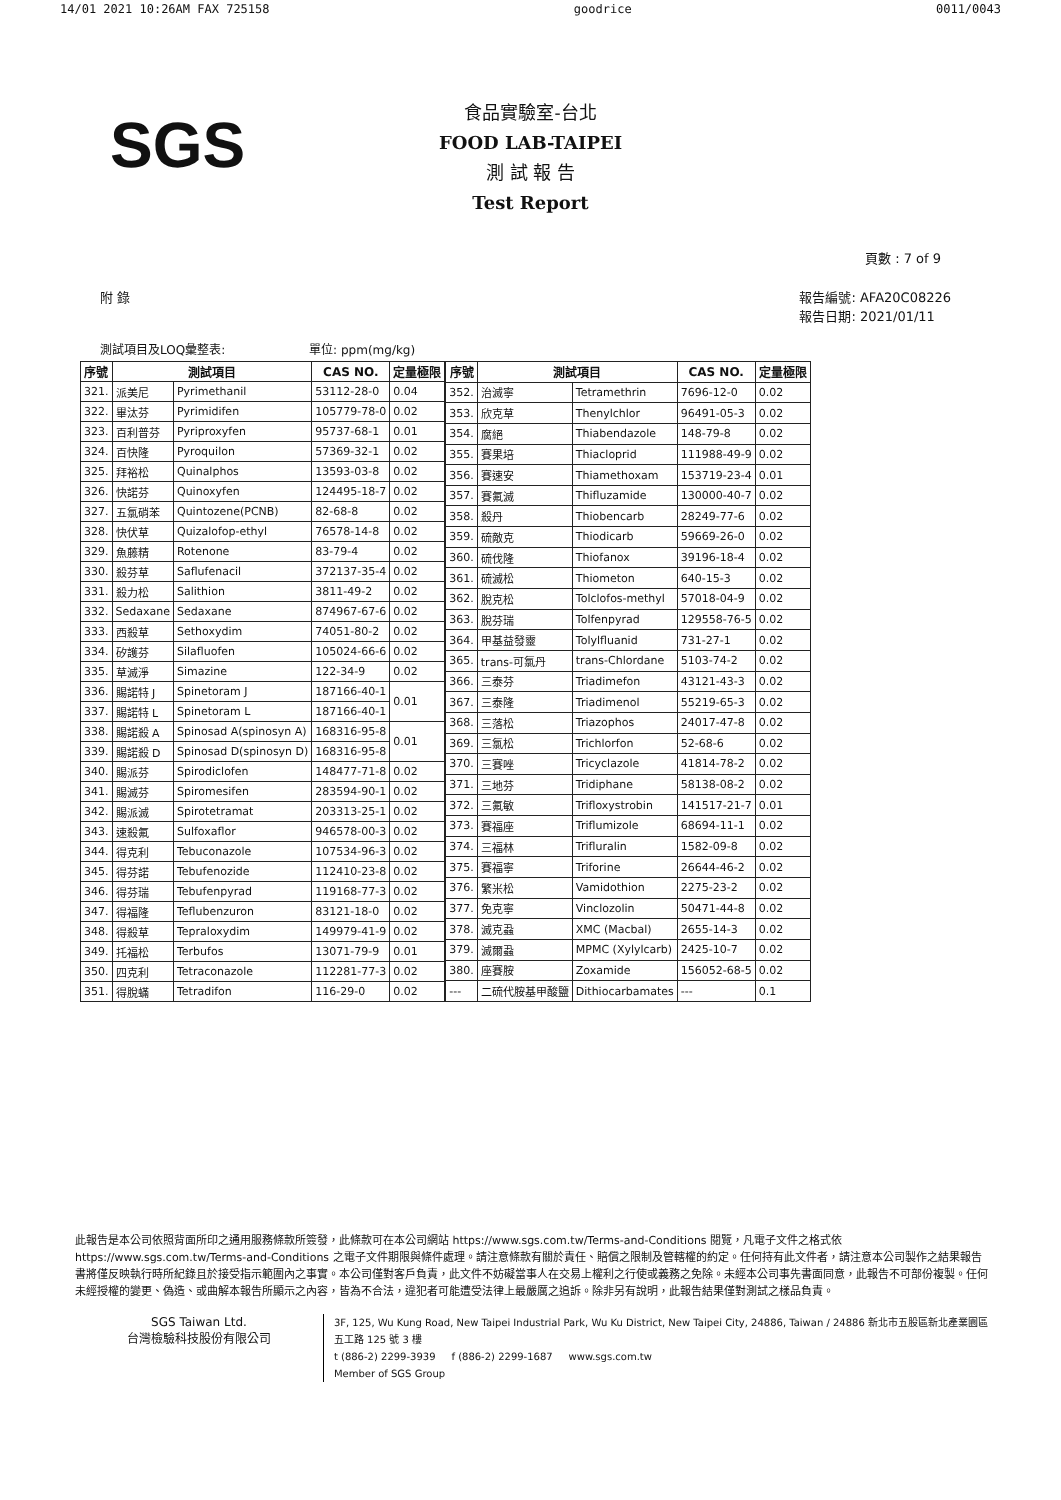14/01 2021 10:26AM FAX 725158 goodrice 0011/0043
SGS
食品實驗室-台北
FOOD LAB-TAIPEI
測 試 報 告
Test Report
頁數 : 7 of 9
附 錄 報告編號: AFA20C08226
報告日期: 2021/01/11
測試項目及LOQ彙整表: 單位: ppm(mg/kg)
| 序號 | 測試項目 | | CAS NO. | 定量極限 |
| --- | --- | --- | --- | --- |
| 321. | 派美尼 | Pyrimethanil | 53112-28-0 | 0.04 |
| 322. | 畢汰芬 | Pyrimidifen | 105779-78-0 | 0.02 |
| 323. | 百利普芬 | Pyriproxyfen | 95737-68-1 | 0.01 |
| 324. | 百快隆 | Pyroquilon | 57369-32-1 | 0.02 |
| 325. | 拜裕松 | Quinalphos | 13593-03-8 | 0.02 |
| 326. | 快諾芬 | Quinoxyfen | 124495-18-7 | 0.02 |
| 327. | 五氯硝苯 | Quintozene(PCNB) | 82-68-8 | 0.02 |
| 328. | 快伏草 | Quizalofop-ethyl | 76578-14-8 | 0.02 |
| 329. | 魚藤精 | Rotenone | 83-79-4 | 0.02 |
| 330. | 殺芬草 | Saflufenacil | 372137-35-4 | 0.02 |
| 331. | 殺力松 | Salithion | 3811-49-2 | 0.02 |
| 332. | Sedaxane | Sedaxane | 874967-67-6 | 0.02 |
| 333. | 西殺草 | Sethoxydim | 74051-80-2 | 0.02 |
| 334. | 矽護芬 | Silafluofen | 105024-66-6 | 0.02 |
| 335. | 草滅淨 | Simazine | 122-34-9 | 0.02 |
| 336. | 賜諾特 J | Spinetoram J | 187166-40-1 | 0.01 |
| 337. | 賜諾特 L | Spinetoram L | 187166-40-1 | |
| 338. | 賜諾殺 A | Spinosad A(spinosyn A) | 168316-95-8 | 0.01 |
| 339. | 賜諾殺 D | Spinosad D(spinosyn D) | 168316-95-8 | |
| 340. | 賜派芬 | Spirodiclofen | 148477-71-8 | 0.02 |
| 341. | 賜滅芬 | Spiromesifen | 283594-90-1 | 0.02 |
| 342. | 賜派滅 | Spirotetramat | 203313-25-1 | 0.02 |
| 343. | 速殺氟 | Sulfoxaflor | 946578-00-3 | 0.02 |
| 344. | 得克利 | Tebuconazole | 107534-96-3 | 0.02 |
| 345. | 得芬諾 | Tebufenozide | 112410-23-8 | 0.02 |
| 346. | 得芬瑞 | Tebufenpyrad | 119168-77-3 | 0.02 |
| 347. | 得福隆 | Teflubenzuron | 83121-18-0 | 0.02 |
| 348. | 得殺草 | Tepraloxydim | 149979-41-9 | 0.02 |
| 349. | 托福松 | Terbufos | 13071-79-9 | 0.01 |
| 350. | 四克利 | Tetraconazole | 112281-77-3 | 0.02 |
| 351. | 得脫蟎 | Tetradifon | 116-29-0 | 0.02 |
| 序號 | 測試項目 | | CAS NO. | 定量極限 |
| --- | --- | --- | --- | --- |
| 352. | 治滅寧 | Tetramethrin | 7696-12-0 | 0.02 |
| 353. | 欣克草 | Thenylchlor | 96491-05-3 | 0.02 |
| 354. | 腐絕 | Thiabendazole | 148-79-8 | 0.02 |
| 355. | 賽果培 | Thiacloprid | 111988-49-9 | 0.02 |
| 356. | 賽速安 | Thiamethoxam | 153719-23-4 | 0.01 |
| 357. | 賽氟滅 | Thifluzamide | 130000-40-7 | 0.02 |
| 358. | 殺丹 | Thiobencarb | 28249-77-6 | 0.02 |
| 359. | 硫敵克 | Thiodicarb | 59669-26-0 | 0.02 |
| 360. | 硫伐隆 | Thiofanox | 39196-18-4 | 0.02 |
| 361. | 硫滅松 | Thiometon | 640-15-3 | 0.02 |
| 362. | 脫克松 | Tolclofos-methyl | 57018-04-9 | 0.02 |
| 363. | 脫芬瑞 | Tolfenpyrad | 129558-76-5 | 0.02 |
| 364. | 甲基益發靈 | Tolylfluanid | 731-27-1 | 0.02 |
| 365. | trans-可氯丹 | trans-Chlordane | 5103-74-2 | 0.02 |
| 366. | 三泰芬 | Triadimefon | 43121-43-3 | 0.02 |
| 367. | 三泰隆 | Triadimenol | 55219-65-3 | 0.02 |
| 368. | 三落松 | Triazophos | 24017-47-8 | 0.02 |
| 369. | 三氯松 | Trichlorfon | 52-68-6 | 0.02 |
| 370. | 三賽唑 | Tricyclazole | 41814-78-2 | 0.02 |
| 371. | 三地芬 | Tridiphane | 58138-08-2 | 0.02 |
| 372. | 三氟敏 | Trifloxystrobin | 141517-21-7 | 0.01 |
| 373. | 賽福座 | Triflumizole | 68694-11-1 | 0.02 |
| 374. | 三福林 | Trifluralin | 1582-09-8 | 0.02 |
| 375. | 賽福寧 | Triforine | 26644-46-2 | 0.02 |
| 376. | 繁米松 | Vamidothion | 2275-23-2 | 0.02 |
| 377. | 免克寧 | Vinclozolin | 50471-44-8 | 0.02 |
| 378. | 滅克蝨 | XMC (Macbal) | 2655-14-3 | 0.02 |
| 379. | 滅爾蝨 | MPMC (Xylylcarb) | 2425-10-7 | 0.02 |
| 380. | 座賽胺 | Zoxamide | 156052-68-5 | 0.02 |
| --- | 二硫代胺基甲酸鹽 | Dithiocarbamates | --- | 0.1 |
此報告是本公司依照背面所印之通用服務條款所簽發，此條款可在本公司網站 https://www.sgs.com.tw/Terms-and-Conditions 閱覽，凡電子文件之格式依 https://www.sgs.com.tw/Terms-and-Conditions 之電子文件期限與條件處理。請注意條款有關於責任、賠償之限制及管轄權的約定。任何持有此文件者，請注意本公司製作之結果報告書將僅反映執行時所紀錄且於接受指示範圍內之事實。本公司僅對客戶負責，此文件不妨礙當事人在交易上權利之行使或義務之免除。未經本公司事先書面同意，此報告不可部份複製。任何未經授權的變更、偽造、或曲解本報告所顯示之內容，皆為不合法，違犯者可能遭受法律上最嚴厲之追訴。除非另有說明，此報告結果僅對測試之樣品負責。
SGS Taiwan Ltd.
台灣檢驗科技股份有限公司
3F, 125, Wu Kung Road, New Taipei Industrial Park, Wu Ku District, New Taipei City, 24886, Taiwan / 24886 新北市五股區新北產業園區五工路 125 號 3 樓
t (886-2) 2299-3939 f (886-2) 2299-1687 www.sgs.com.tw
Member of SGS Group